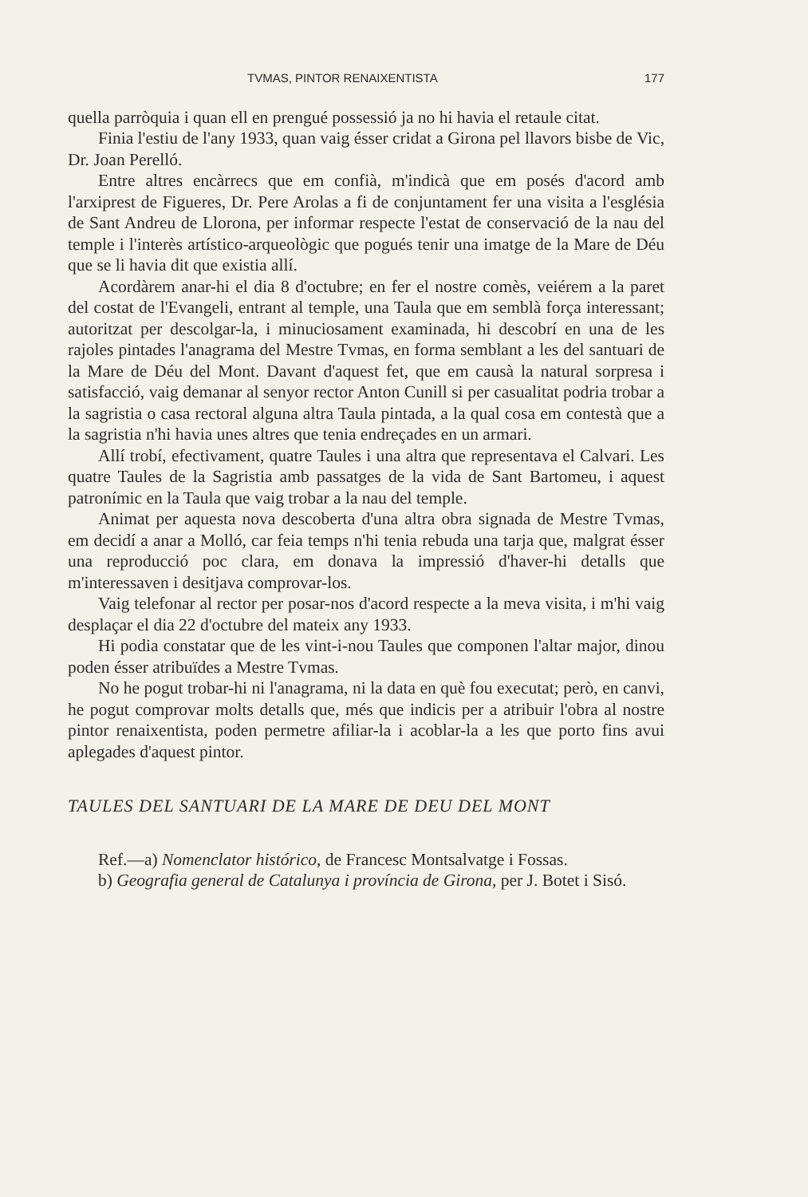TVMAS, PINTOR RENAIXENTISTA 177
quella parròquia i quan ell en prengué possessió ja no hi havia el retaule citat.
Finia l'estiu de l'any 1933, quan vaig ésser cridat a Girona pel llavors bisbe de Vic, Dr. Joan Perelló.
Entre altres encàrrecs que em confià, m'indicà que em posés d'acord amb l'arxiprest de Figueres, Dr. Pere Arolas a fi de conjuntament fer una visita a l'església de Sant Andreu de Llorona, per informar respecte l'estat de conservació de la nau del temple i l'interès artístico-arqueològic que pogués tenir una imatge de la Mare de Déu que se li havia dit que existia allí.
Acordàrem anar-hi el dia 8 d'octubre; en fer el nostre comès, veiérem a la paret del costat de l'Evangeli, entrant al temple, una Taula que em semblà força interessant; autoritzat per descolgar-la, i minuciosament examinada, hi descobrí en una de les rajoles pintades l'anagrama del Mestre Tvmas, en forma semblant a les del santuari de la Mare de Déu del Mont. Davant d'aquest fet, que em causà la natural sorpresa i satisfacció, vaig demanar al senyor rector Anton Cunill si per casualitat podria trobar a la sagristia o casa rectoral alguna altra Taula pintada, a la qual cosa em contestà que a la sagristia n'hi havia unes altres que tenia endreçades en un armari.
Allí trobí, efectivament, quatre Taules i una altra que representava el Calvari. Les quatre Taules de la Sagristia amb passatges de la vida de Sant Bartomeu, i aquest patronímic en la Taula que vaig trobar a la nau del temple.
Animat per aquesta nova descoberta d'una altra obra signada de Mestre Tvmas, em decidí a anar a Molló, car feia temps n'hi tenia rebuda una tarja que, malgrat ésser una reproducció poc clara, em donava la impressió d'haver-hi detalls que m'interessaven i desitjava comprovar-los.
Vaig telefonar al rector per posar-nos d'acord respecte a la meva visita, i m'hi vaig desplaçar el dia 22 d'octubre del mateix any 1933.
Hi podia constatar que de les vint-i-nou Taules que componen l'altar major, dinou poden ésser atribuïdes a Mestre Tvmas.
No he pogut trobar-hi ni l'anagrama, ni la data en què fou executat; però, en canvi, he pogut comprovar molts detalls que, més que indicis per a atribuir l'obra al nostre pintor renaixentista, poden permetre afiliar-la i acoblar-la a les que porto fins avui aplegades d'aquest pintor.
TAULES DEL SANTUARI DE LA MARE DE DEU DEL MONT
Ref.—a) Nomenclator histórico, de Francesc Montsalvatge i Fossas.
b) Geografia general de Catalunya i província de Girona, per J. Botet i Sisó.